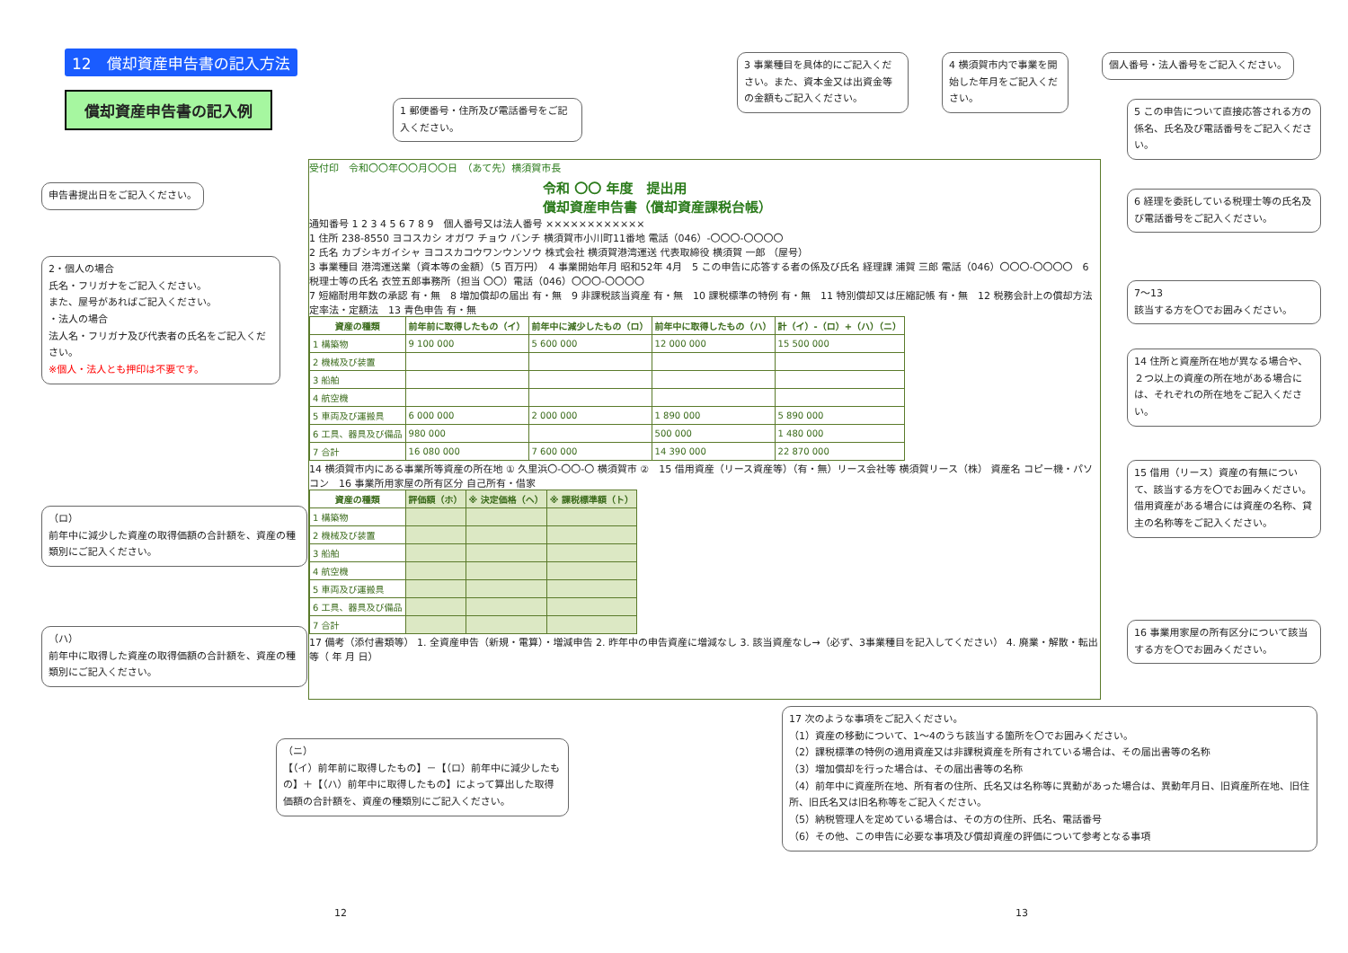12　償却資産申告書の記入方法
償却資産申告書の記入例
申告書提出日をご記入ください。
2・個人の場合
氏名・フリガナをご記入ください。
また、屋号があればご記入ください。
・法人の場合
法人名・フリガナ及び代表者の氏名をご記入ください。
※個人・法人とも押印は不要です。
（ロ）
前年中に減少した資産の取得価額の合計額を、資産の種類別にご記入ください。
（ハ）
前年中に取得した資産の取得価額の合計額を、資産の種類別にご記入ください。
1 郵便番号・住所及び電話番号をご記入ください。
3 事業種目を具体的にご記入ください。また、資本金又は出資金等の金額もご記入ください。
4 横須賀市内で事業を開始した年月をご記入ください。
個人番号・法人番号をご記入ください。
5 この申告について直接応答される方の係名、氏名及び電話番号をご記入ください。
6 経理を委託している税理士等の氏名及び電話番号をご記入ください。
7～13
該当する方を〇でお囲みください。
14 住所と資産所在地が異なる場合や、２つ以上の資産の所在地がある場合には、それぞれの所在地をご記入ください。
15 借用（リース）資産の有無について、該当する方を〇でお囲みください。借用資産がある場合には資産の名称、貸主の名称等をご記入ください。
16 事業用家屋の所有区分について該当する方を〇でお囲みください。
受付印　令和〇〇年〇〇月〇〇日　（あて先）横須賀市長
令和 〇〇 年度　提出用
償却資産申告書（償却資産課税台帳）
通知番号 1 2 3 4 5 6 7 8 9　個人番号又は法人番号 ××××××××××××
1 住所 238-8550 ヨコスカシ オガワ チョウ バンチ 横須賀市小川町11番地 電話（046）-〇〇〇-〇〇〇〇
2 氏名 カブシキガイシャ ヨコスカコウワンウンソウ 株式会社 横須賀港湾運送 代表取締役 横須賀 一郎 （屋号）
3 事業種目 港湾運送業（資本等の金額）（5 百万円）　4 事業開始年月 昭和52年 4月　5 この申告に応答する者の係及び氏名 経理課 浦賀 三郎 電話（046）〇〇〇-〇〇〇〇　6 税理士等の氏名 衣笠五郎事務所（担当 〇〇）電話（046）〇〇〇-〇〇〇〇
7 短縮耐用年数の承認 有・無　8 増加償却の届出 有・無　9 非課税該当資産 有・無　10 課税標準の特例 有・無　11 特別償却又は圧縮記帳 有・無　12 税務会計上の償却方法 定率法・定額法　13 青色申告 有・無
| 資産の種類 | 前年前に取得したもの（イ） | 前年中に減少したもの（ロ） | 前年中に取得したもの（ハ） | 計（イ）-（ロ）+（ハ）（ニ） |
| --- | --- | --- | --- | --- |
| 1 構築物 | 9 100 000 | 5 600 000 | 12 000 000 | 15 500 000 |
| 2 機械及び装置 | | | | |
| 3 船舶 | | | | |
| 4 航空機 | | | | |
| 5 車両及び運搬具 | 6 000 000 | 2 000 000 | 1 890 000 | 5 890 000 |
| 6 工具、器具及び備品 | 980 000 | | 500 000 | 1 480 000 |
| 7 合計 | 16 080 000 | 7 600 000 | 14 390 000 | 22 870 000 |
14 横須賀市内にある事業所等資産の所在地 ① 久里浜〇-〇〇-〇 横須賀市 ②　15 借用資産（リース資産等）（有・無）リース会社等 横須賀リース（株） 資産名 コピー機・パソコン　16 事業所用家屋の所有区分 自己所有・借家
| 資産の種類 | 評価額（ホ） | ※ 決定価格（ヘ） | ※ 課税標準額（ト） |
| --- | --- | --- | --- |
| 1 構築物 | | | |
| 2 機械及び装置 | | | |
| 3 船舶 | | | |
| 4 航空機 | | | |
| 5 車両及び運搬具 | | | |
| 6 工具、器具及び備品 | | | |
| 7 合計 | | | |
17 備考（添付書類等） 1. 全資産申告（新規・電算）・増減申告 2. 昨年中の申告資産に増減なし 3. 該当資産なし→（必ず、3事業種目を記入してください） 4. 廃業・解散・転出等（ 年 月 日）
（ニ）
【（イ）前年前に取得したもの】－【（ロ）前年中に減少したもの】＋【（ハ）前年中に取得したもの】によって算出した取得価額の合計額を、資産の種類別にご記入ください。
17 次のような事項をご記入ください。
（1）資産の移動について、1～4のうち該当する箇所を〇でお囲みください。
（2）課税標準の特例の適用資産又は非課税資産を所有されている場合は、その届出書等の名称
（3）増加償却を行った場合は、その届出書等の名称
（4）前年中に資産所在地、所有者の住所、氏名又は名称等に異動があった場合は、異動年月日、旧資産所在地、旧住所、旧氏名又は旧名称等をご記入ください。
（5）納税管理人を定めている場合は、その方の住所、氏名、電話番号
（6）その他、この申告に必要な事項及び償却資産の評価について参考となる事項
12 13